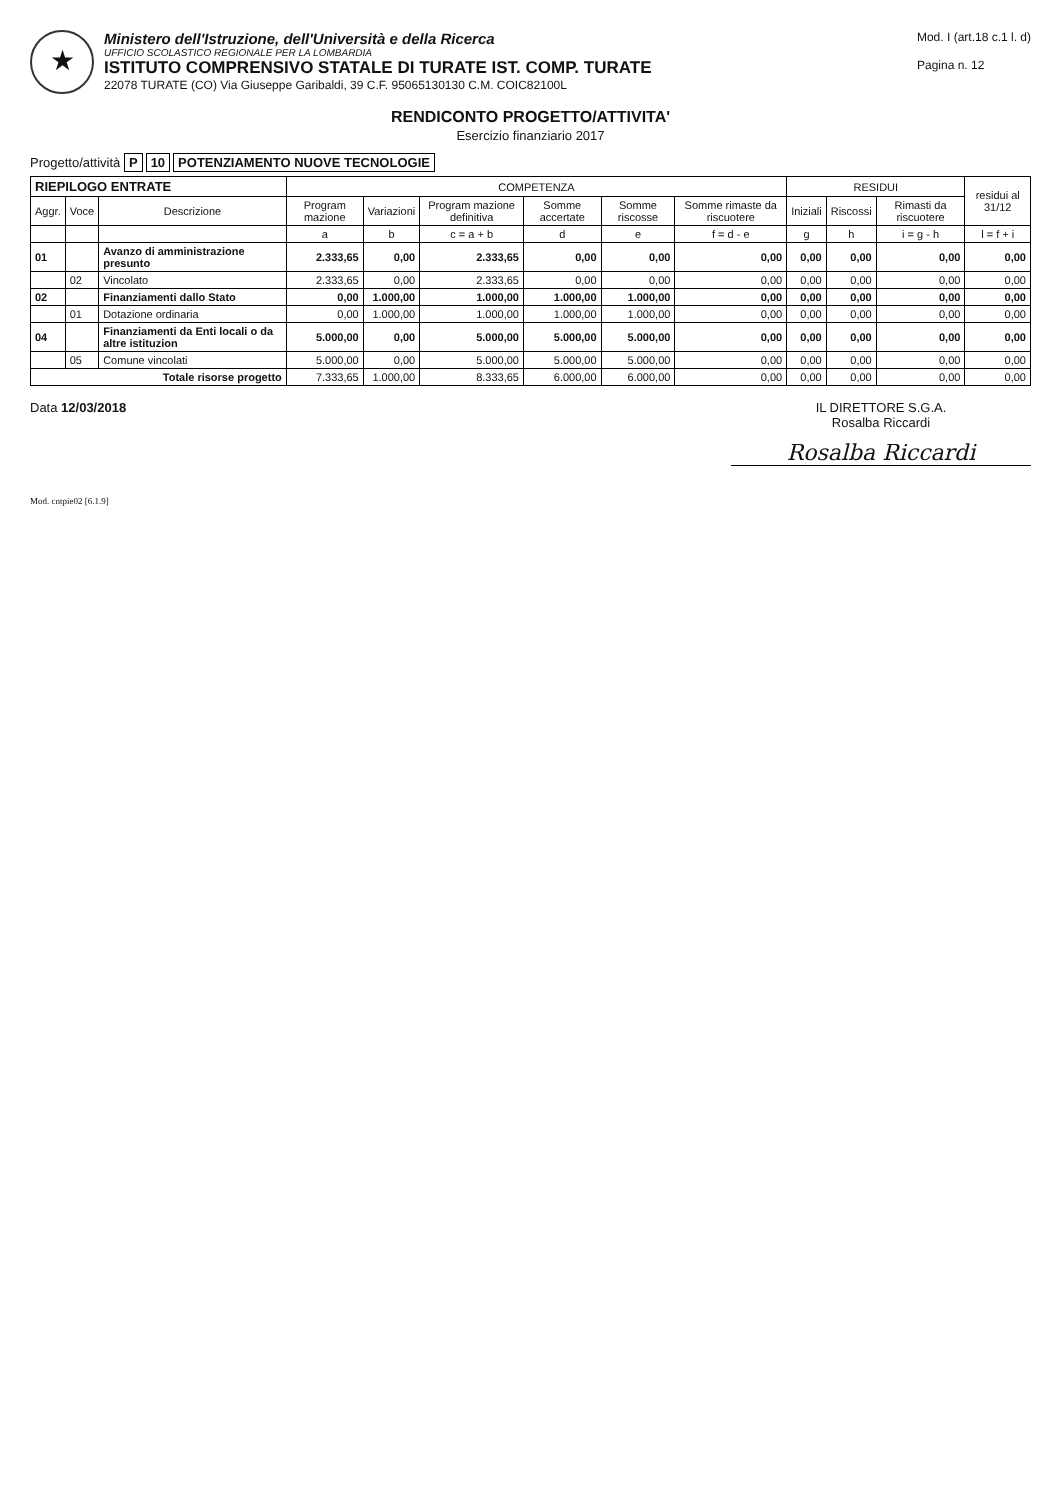★
Ministero dell'Istruzione, dell'Università e della Ricerca
UFFICIO SCOLASTICO REGIONALE PER LA LOMBARDIA
ISTITUTO COMPRENSIVO STATALE DI TURATE IST. COMP. TURATE
22078 TURATE (CO) Via Giuseppe Garibaldi, 39 C.F. 95065130130 C.M. COIC82100L
Mod. I (art.18 c.1 l. d)
Pagina n. 12
RENDICONTO PROGETTO/ATTIVITA'
Esercizio finanziario 2017
Progetto/attività P 10 POTENZIAMENTO NUOVE TECNOLOGIE
| RIEPILOGO ENTRATE | | | COMPETENZA | | | | | | RESIDUI | | | residui al 31/12 |
| --- | --- | --- | --- | --- | --- | --- | --- | --- | --- | --- | --- | --- |
| Aggr. | Voce | Descrizione | Program mazione | Variazioni | Program mazione definitiva | Somme accertate | Somme riscosse | Somme rimaste da riscuotere | Iniziali | Riscossi | Rimasti da riscuotere | |
| | | | a | b | c = a + b | d | e | f = d - e | g | h | i = g - h | l = f + i |
| 01 | | Avanzo di amministrazione presunto | 2.333,65 | 0,00 | 2.333,65 | 0,00 | 0,00 | 0,00 | 0,00 | 0,00 | 0,00 | 0,00 |
| | 02 | Vincolato | 2.333,65 | 0,00 | 2.333,65 | 0,00 | 0,00 | 0,00 | 0,00 | 0,00 | 0,00 | 0,00 |
| 02 | | Finanziamenti dallo Stato | 0,00 | 1.000,00 | 1.000,00 | 1.000,00 | 1.000,00 | 0,00 | 0,00 | 0,00 | 0,00 | 0,00 |
| | 01 | Dotazione ordinaria | 0,00 | 1.000,00 | 1.000,00 | 1.000,00 | 1.000,00 | 0,00 | 0,00 | 0,00 | 0,00 | 0,00 |
| 04 | | Finanziamenti da Enti locali o da altre istituzion | 5.000,00 | 0,00 | 5.000,00 | 5.000,00 | 5.000,00 | 0,00 | 0,00 | 0,00 | 0,00 | 0,00 |
| | 05 | Comune vincolati | 5.000,00 | 0,00 | 5.000,00 | 5.000,00 | 5.000,00 | 0,00 | 0,00 | 0,00 | 0,00 | 0,00 |
| Totale risorse progetto | | | 7.333,65 | 1.000,00 | 8.333,65 | 6.000,00 | 6.000,00 | 0,00 | 0,00 | 0,00 | 0,00 | 0,00 |
Data 12/03/2018 IL DIRETTORE S.G.A.
Rosalba Riccardi
Rosalba Riccardi
Mod. cntpie02 [6.1.9]